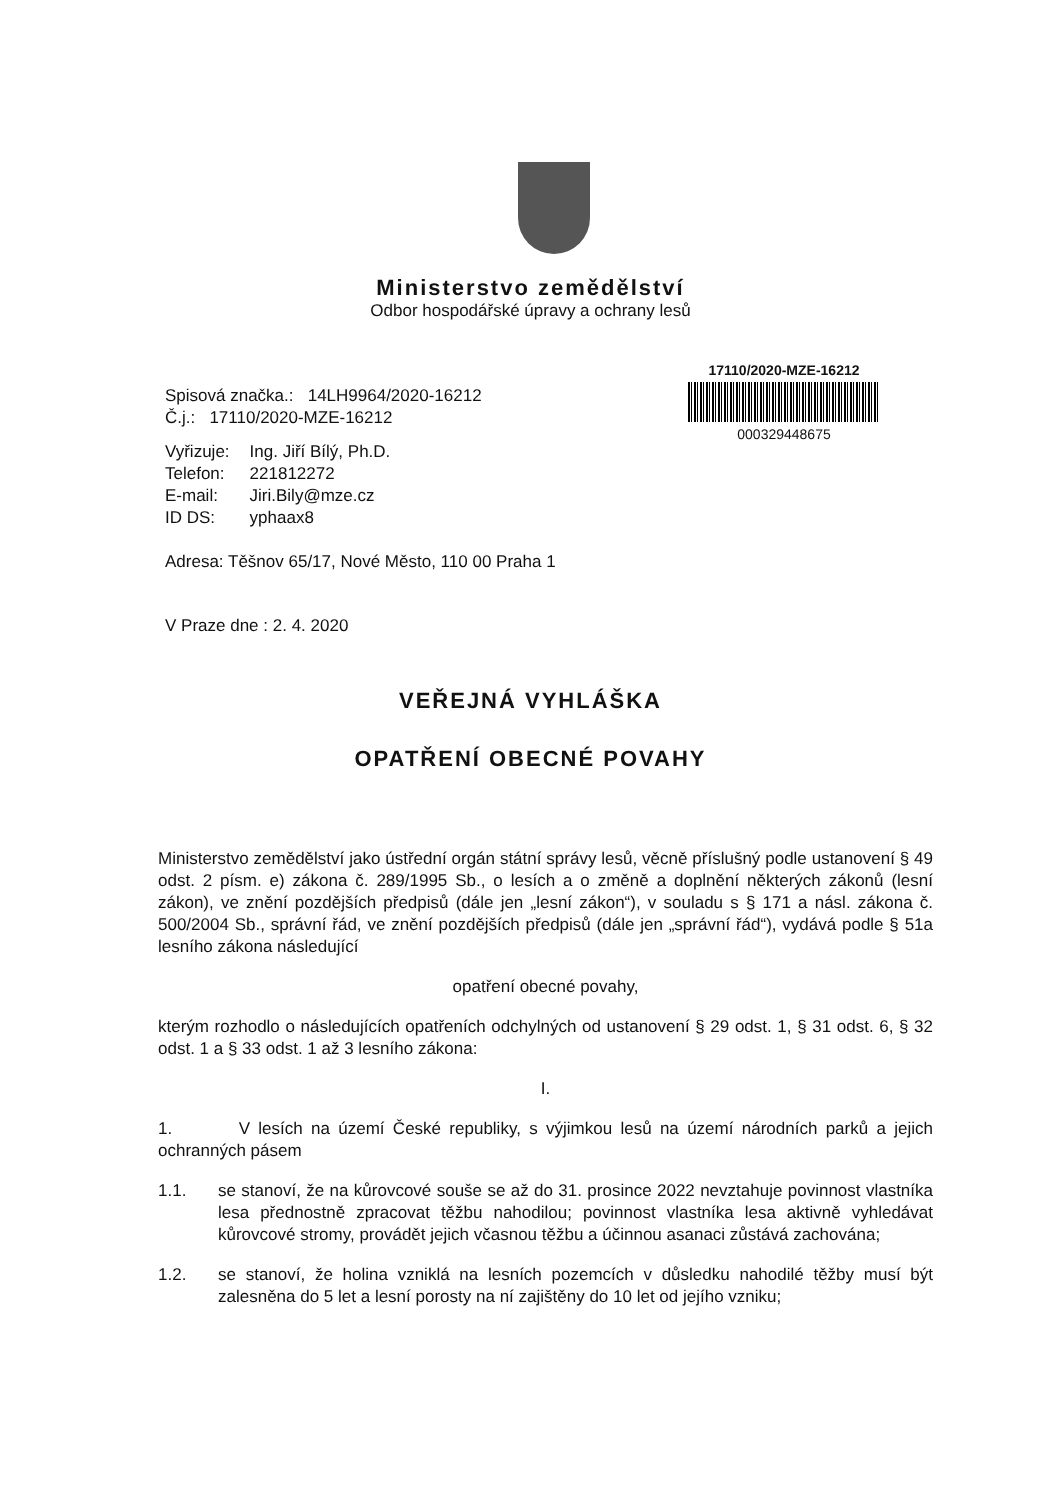Ministerstvo zemědělství
Odbor hospodářské úpravy a ochrany lesů
17110/2020-MZE-16212
000329448675
Spisová značka.: 14LH9964/2020-16212
Č.j.: 17110/2020-MZE-16212
| Vyřizuje: | Ing. Jiří Bílý, Ph.D. |
| Telefon: | 221812272 |
| E-mail: | Jiri.Bily@mze.cz |
| ID DS: | yphaax8 |
Adresa: Těšnov 65/17, Nové Město, 110 00 Praha 1
V Praze dne : 2. 4. 2020
VEŘEJNÁ VYHLÁŠKA
OPATŘENÍ OBECNÉ POVAHY
Ministerstvo zemědělství jako ústřední orgán státní správy lesů, věcně příslušný podle ustanovení § 49 odst. 2 písm. e) zákona č. 289/1995 Sb., o lesích a o změně a doplnění některých zákonů (lesní zákon), ve znění pozdějších předpisů (dále jen „lesní zákon“), v souladu s § 171 a násl. zákona č. 500/2004 Sb., správní řád, ve znění pozdějších předpisů (dále jen „správní řád“), vydává podle § 51a lesního zákona následující
opatření obecné povahy,
kterým rozhodlo o následujících opatřeních odchylných od ustanovení § 29 odst. 1, § 31 odst. 6, § 32 odst. 1 a § 33 odst. 1 až 3 lesního zákona:
I.
1. V lesích na území České republiky, s výjimkou lesů na území národních parků a jejich ochranných pásem
1.1. se stanoví, že na kůrovcové souše se až do 31. prosince 2022 nevztahuje povinnost vlastníka lesa přednostně zpracovat těžbu nahodilou; povinnost vlastníka lesa aktivně vyhledávat kůrovcové stromy, provádět jejich včasnou těžbu a účinnou asanaci zůstává zachována;
1.2. se stanoví, že holina vzniklá na lesních pozemcích v důsledku nahodilé těžby musí být zalesněna do 5 let a lesní porosty na ní zajištěny do 10 let od jejího vzniku;